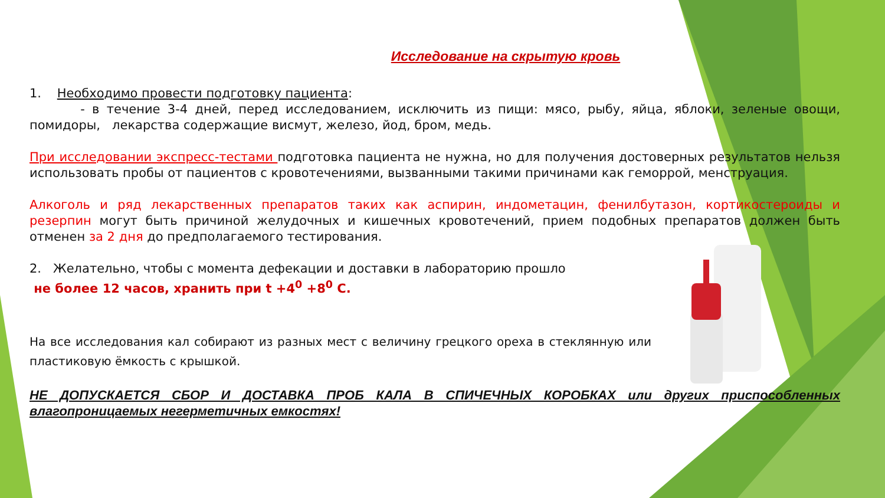Исследование на скрытую кровь
1. Необходимо провести подготовку пациента:
- в течение 3-4 дней, перед исследованием, исключить из пищи: мясо, рыбу, яйца, яблоки, зеленые овощи, помидоры, лекарства содержащие висмут, железо, йод, бром, медь.
При исследовании экспресс-тестами подготовка пациента не нужна, но для получения достоверных результатов нельзя использовать пробы от пациентов с кровотечениями, вызванными такими причинами как геморрой, менструация.
Алкоголь и ряд лекарственных препаратов таких как аспирин, индометацин, фенилбутазон, кортикостероиды и резерпин могут быть причиной желудочных и кишечных кровотечений, прием подобных препаратов должен быть отменен за 2 дня до предполагаемого тестирования.
2. Желательно, чтобы с момента дефекации и доставки в лабораторию прошло
не более 12 часов, хранить при t +4<sup>0</sup> +8<sup>0</sup> С.
На все исследования кал собирают из разных мест с величину грецкого ореха в стеклянную или пластиковую ёмкость с крышкой.
НЕ ДОПУСКАЕТСЯ СБОР И ДОСТАВКА ПРОБ КАЛА В СПИЧЕЧНЫХ КОРОБКАХ или других приспособленных влагопроницаемых негерметичных емкостях!